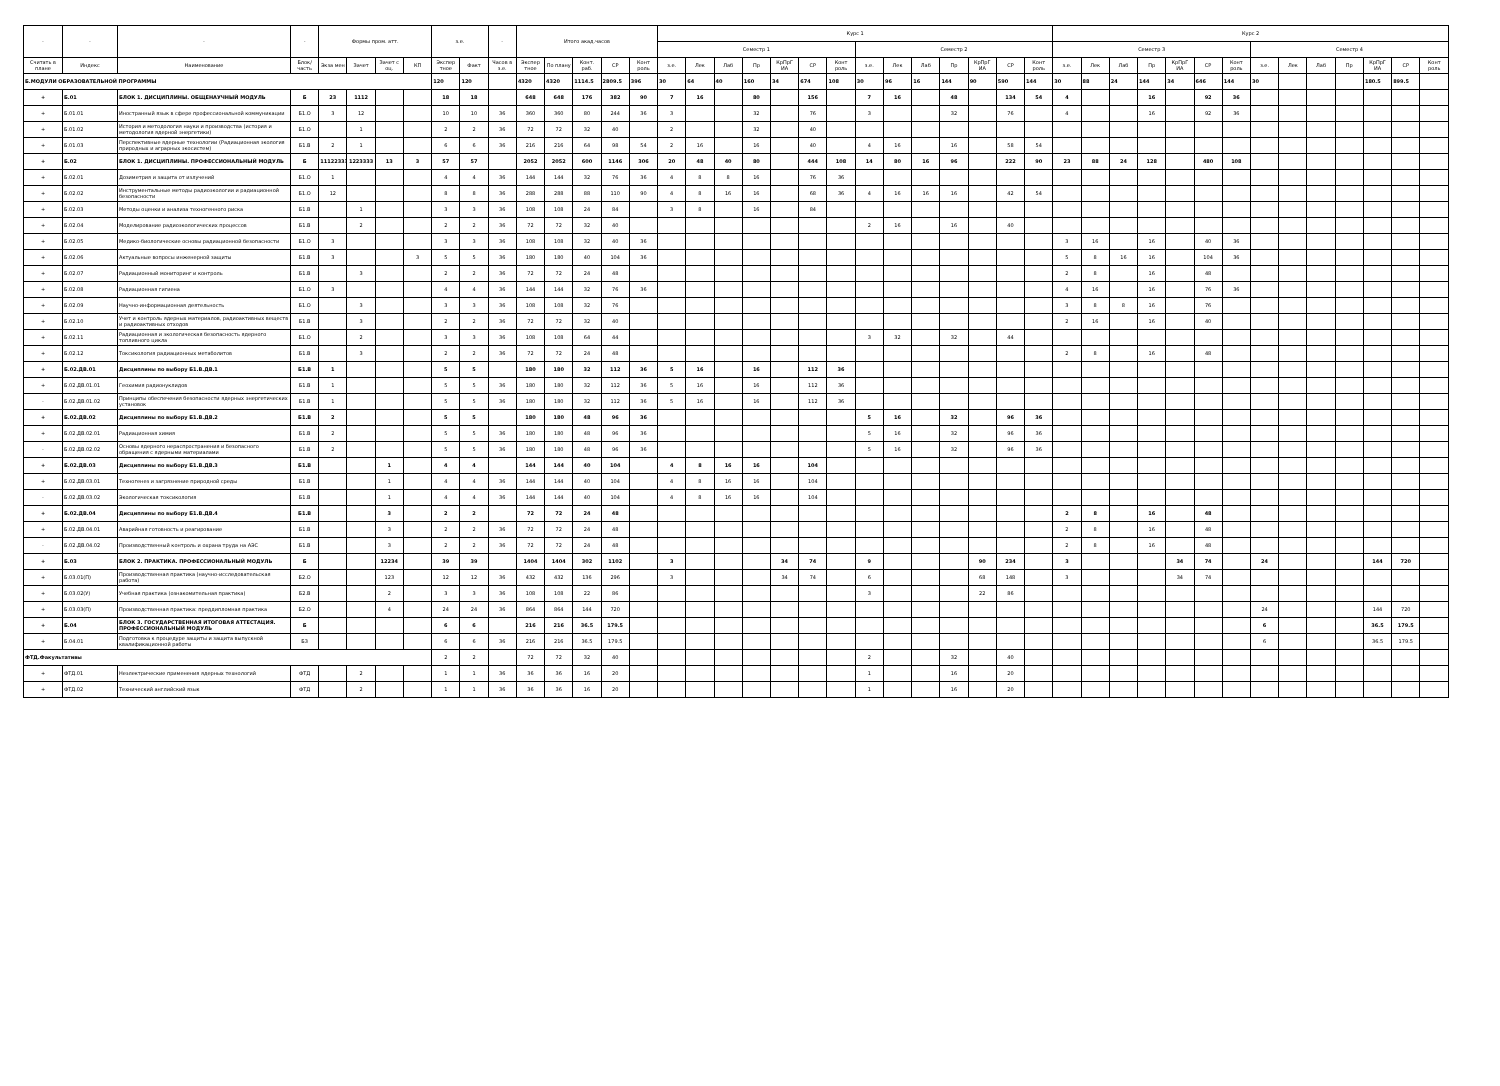| - | - | - | - | Формы пром. атт. | | | | з.е. | | - | Итого акад.часов | | | | | Курс 1 | | | | | | | | | | | | | | Курс 2 | | | | | | | | | | | | | |
| --- | --- | --- | --- | --- | --- | --- | --- | --- | --- | --- | --- | --- | --- | --- | --- | --- | --- | --- | --- | --- | --- | --- | --- | --- | --- | --- | --- | --- | --- | --- | --- | --- | --- | --- | --- | --- | --- | --- | --- | --- | --- | --- | --- |
| | | | | | | | | | | | | | | | | Семестр 1 | | | | | | | Семестр 2 | | | | | | | Семестр 3 | | | | | | | Семестр 4 | | | | | | |
| Считать в плане | Индекс | Наименование | Блок/ часть | Экза мен | Зачет | Зачет с оц. | КП | Экспер тное | Факт | Часов в з.е. | Экспер тное | По плану | Конт. раб. | СР | Конт роль | з.е. | Лек | Лаб | Пр | КрПрГ ИА | СР | Конт роль | з.е. | Лек | Лаб | Пр | КрПрГ ИА | СР | Конт роль | з.е. | Лек | Лаб | Пр | КрПрГ ИА | СР | Конт роль | з.е. | Лек | Лаб | Пр | КрПрГ ИА | СР | Конт роль |
| Б.МОДУЛИ ОБРАЗОВАТЕЛЬНОЙ ПРОГРАММЫ | | | | | | | | 120 | 120 | | 4320 | 4320 | 1114.5 | 2809.5 | 396 | 30 | 64 | 40 | 160 | 34 | 674 | 108 | 30 | 96 | 16 | 144 | 90 | 590 | 144 | 30 | 88 | 24 | 144 | 34 | 646 | 144 | 30 | | | | 180.5 | 899.5 | |
| + | Б.01 | БЛОК 1. ДИСЦИПЛИНЫ. ОБЩЕНАУЧНЫЙ МОДУЛЬ | Б | 23 | 1112 | | | 18 | 18 | | 648 | 648 | 176 | 382 | 90 | 7 | 16 | | 80 | | 156 | | 7 | 16 | | 48 | | 134 | 54 | 4 | | | 16 | | 92 | 36 | | | | | | | |
| + | Б.01.01 | Иностранный язык в сфере профессиональной коммуникации | Б1.О | 3 | 12 | | | 10 | 10 | 36 | 360 | 360 | 80 | 244 | 36 | 3 | | | 32 | | 76 | | 3 | | | 32 | | 76 | | 4 | | | 16 | | 92 | 36 | | | | | | | |
| + | Б.01.02 | История и методология науки и производства (история и методология ядерной энергетики) | Б1.О | | 1 | | | 2 | 2 | 36 | 72 | 72 | 32 | 40 | | 2 | | | 32 | | 40 | | | | | | | | | | | | | | | | | | | | | | |
| + | Б.01.03 | Перспективные ядерные технологии (Радиационная экология природных и аграрных экосистем) | Б1.В | 2 | 1 | | | 6 | 6 | 36 | 216 | 216 | 64 | 98 | 54 | 2 | 16 | | 16 | | 40 | | 4 | 16 | | 16 | | 58 | 54 | | | | | | | | | | | | | | |
| + | Б.02 | БЛОК 1. ДИСЦИПЛИНЫ. ПРОФЕССИОНАЛЬНЫЙ МОДУЛЬ | Б | 11122333 | 1223333 | 13 | 3 | 57 | 57 | | 2052 | 2052 | 600 | 1146 | 306 | 20 | 48 | 40 | 80 | | 444 | 108 | 14 | 80 | 16 | 96 | | 222 | 90 | 23 | 88 | 24 | 128 | | 480 | 108 | | | | | | | |
| + | Б.02.01 | Дозиметрия и защита от излучений | Б1.О | 1 | | | | 4 | 4 | 36 | 144 | 144 | 32 | 76 | 36 | 4 | 8 | 8 | 16 | | 76 | 36 | | | | | | | | | | | | | | | | | | | | | |
| + | Б.02.02 | Инструментальные методы радиоэкологии и радиационной безопасности | Б1.О | 12 | | | | 8 | 8 | 36 | 288 | 288 | 88 | 110 | 90 | 4 | 8 | 16 | 16 | | 68 | 36 | 4 | 16 | 16 | 16 | | 42 | 54 | | | | | | | | | | | | | | |
| + | Б.02.03 | Методы оценки и анализа техногенного риска | Б1.В | | 1 | | | 3 | 3 | 36 | 108 | 108 | 24 | 84 | | 3 | 8 | | 16 | | 84 | | | | | | | | | | | | | | | | | | | | | | |
| + | Б.02.04 | Моделирование радиоэкологических процессов | Б1.В | | 2 | | | 2 | 2 | 36 | 72 | 72 | 32 | 40 | | | | | | | | | 2 | 16 | | 16 | | 40 | | | | | | | | | | | | | | | |
| + | Б.02.05 | Медико-биологические основы радиационной безопасности | Б1.О | 3 | | | | 3 | 3 | 36 | 108 | 108 | 32 | 40 | 36 | | | | | | | | | | | | | | | 3 | 16 | | 16 | | 40 | 36 | | | | | | | |
| + | Б.02.06 | Актуальные вопросы инженерной защиты | Б1.В | 3 | | | 3 | 5 | 5 | 36 | 180 | 180 | 40 | 104 | 36 | | | | | | | | | | | | | | | 5 | 8 | 16 | 16 | | 104 | 36 | | | | | | | |
| + | Б.02.07 | Радиационный мониторинг и контроль | Б1.В | | 3 | | | 2 | 2 | 36 | 72 | 72 | 24 | 48 | | | | | | | | | | | | | | | | 2 | 8 | | 16 | | 48 | | | | | | | | |
| + | Б.02.08 | Радиационная гигиена | Б1.О | 3 | | | | 4 | 4 | 36 | 144 | 144 | 32 | 76 | 36 | | | | | | | | | | | | | | | 4 | 16 | | 16 | | 76 | 36 | | | | | | | |
| + | Б.02.09 | Научно-информационная деятельность | Б1.О | | 3 | | | 3 | 3 | 36 | 108 | 108 | 32 | 76 | | | | | | | | | | | | | | | | 3 | 8 | 8 | 16 | | 76 | | | | | | | | |
| + | Б.02.10 | Учет и контроль ядерных материалов, радиоактивных веществ и радиоактивных отходов | Б1.В | | 3 | | | 2 | 2 | 36 | 72 | 72 | 32 | 40 | | | | | | | | | | | | | | | | 2 | 16 | | 16 | | 40 | | | | | | | | |
| + | Б.02.11 | Радиационная и экологическая безопасность ядерного топливного цикла | Б1.О | | 2 | | | 3 | 3 | 36 | 108 | 108 | 64 | 44 | | | | | | | | | 3 | 32 | | 32 | | 44 | | | | | | | | | | | | | | | |
| + | Б.02.12 | Токсикология радиационных метаболитов | Б1.В | | 3 | | | 2 | 2 | 36 | 72 | 72 | 24 | 48 | | | | | | | | | | | | | | | | 2 | 8 | | 16 | | 48 | | | | | | | | |
| + | Б.02.ДВ.01 | Дисциплины по выбору Б1.В.ДВ.1 | Б1.В | 1 | | | | 5 | 5 | | 180 | 180 | 32 | 112 | 36 | 5 | 16 | | 16 | | 112 | 36 | | | | | | | | | | | | | | | | | | | | | |
| + | Б.02.ДВ.01.01 | Геохимия радионуклидов | Б1.В | 1 | | | | 5 | 5 | 36 | 180 | 180 | 32 | 112 | 36 | 5 | 16 | | 16 | | 112 | 36 | | | | | | | | | | | | | | | | | | | | | |
| - | Б.02.ДВ.01.02 | Принципы обеспечения безопасности ядерных энергетических установок | Б1.В | 1 | | | | 5 | 5 | 36 | 180 | 180 | 32 | 112 | 36 | 5 | 16 | | 16 | | 112 | 36 | | | | | | | | | | | | | | | | | | | | | |
| + | Б.02.ДВ.02 | Дисциплины по выбору Б1.В.ДВ.2 | Б1.В | 2 | | | | 5 | 5 | | 180 | 180 | 48 | 96 | 36 | | | | | | | | 5 | 16 | | 32 | | 96 | 36 | | | | | | | | | | | | | | |
| + | Б.02.ДВ.02.01 | Радиационная химия | Б1.В | 2 | | | | 5 | 5 | 36 | 180 | 180 | 48 | 96 | 36 | | | | | | | | 5 | 16 | | 32 | | 96 | 36 | | | | | | | | | | | | | | |
| - | Б.02.ДВ.02.02 | Основы ядерного нераспространения и безопасного обращения с ядерными материалами | Б1.В | 2 | | | | 5 | 5 | 36 | 180 | 180 | 48 | 96 | 36 | | | | | | | | 5 | 16 | | 32 | | 96 | 36 | | | | | | | | | | | | | | |
| + | Б.02.ДВ.03 | Дисциплины по выбору Б1.В.ДВ.3 | Б1.В | | | 1 | | 4 | 4 | | 144 | 144 | 40 | 104 | | 4 | 8 | 16 | 16 | | 104 | | | | | | | | | | | | | | | | | | | | | | |
| + | Б.02.ДВ.03.01 | Техногенез и загрязнение природной среды | Б1.В | | | 1 | | 4 | 4 | 36 | 144 | 144 | 40 | 104 | | 4 | 8 | 16 | 16 | | 104 | | | | | | | | | | | | | | | | | | | | | | |
| - | Б.02.ДВ.03.02 | Экологическая токсикология | Б1.В | | | 1 | | 4 | 4 | 36 | 144 | 144 | 40 | 104 | | 4 | 8 | 16 | 16 | | 104 | | | | | | | | | | | | | | | | | | | | | | |
| + | Б.02.ДВ.04 | Дисциплины по выбору Б1.В.ДВ.4 | Б1.В | | | 3 | | 2 | 2 | | 72 | 72 | 24 | 48 | | | | | | | | | | | | | | | | 2 | 8 | | 16 | | 48 | | | | | | | | |
| + | Б.02.ДВ.04.01 | Аварийная готовность и реагирование | Б1.В | | | 3 | | 2 | 2 | 36 | 72 | 72 | 24 | 48 | | | | | | | | | | | | | | | | 2 | 8 | | 16 | | 48 | | | | | | | | |
| - | Б.02.ДВ.04.02 | Производственный контроль и охрана труда на АЭС | Б1.В | | | 3 | | 2 | 2 | 36 | 72 | 72 | 24 | 48 | | | | | | | | | | | | | | | | 2 | 8 | | 16 | | 48 | | | | | | | | |
| + | Б.03 | БЛОК 2. ПРАКТИКА. ПРОФЕССИОНАЛЬНЫЙ МОДУЛЬ | Б | | | 12234 | | 39 | 39 | | 1404 | 1404 | 302 | 1102 | | 3 | | | | 34 | 74 | | 9 | | | | 90 | 234 | | 3 | | | | 34 | 74 | | 24 | | | | 144 | 720 | |
| + | Б.03.01(П) | Производственная практика (научно-исследовательская работа) | Б2.О | | | 123 | | 12 | 12 | 36 | 432 | 432 | 136 | 296 | | 3 | | | | 34 | 74 | | 6 | | | | 68 | 148 | | 3 | | | | 34 | 74 | | | | | | | | |
| + | Б.03.02(У) | Учебная практика (ознакомительная практика) | Б2.В | | | 2 | | 3 | 3 | 36 | 108 | 108 | 22 | 86 | | | | | | | | | 3 | | | | 22 | 86 | | | | | | | | | | | | | | | |
| + | Б.03.03(П) | Производственная практика: преддипломная практика | Б2.О | | | 4 | | 24 | 24 | 36 | 864 | 864 | 144 | 720 | | | | | | | | | | | | | | | | | | | | | | | 24 | | | | 144 | 720 | |
| + | Б.04 | БЛОК 3. ГОСУДАРСТВЕННАЯ ИТОГОВАЯ АТТЕСТАЦИЯ. ПРОФЕССИОНАЛЬНЫЙ МОДУЛЬ | Б | | | | | 6 | 6 | | 216 | 216 | 36.5 | 179.5 | | | | | | | | | | | | | | | | | | | | | | | 6 | | | | 36.5 | 179.5 | |
| + | Б.04.01 | Подготовка к процедуре защиты и защита выпускной квалификационной работы | Б3 | | | | | 6 | 6 | 36 | 216 | 216 | 36.5 | 179.5 | | | | | | | | | | | | | | | | | | | | | | | 6 | | | | 36.5 | 179.5 | |
| ФТД.Факультативы | | | | | | | | 2 | 2 | | 72 | 72 | 32 | 40 | | | | | | | | | 2 | | | 32 | | 40 | | | | | | | | | | | | | | | |
| + | ФТД.01 | Неэлектрические применения ядерных технологий | ФТД | | 2 | | | 1 | 1 | 36 | 36 | 36 | 16 | 20 | | | | | | | | | 1 | | | 16 | | 20 | | | | | | | | | | | | | | | |
| + | ФТД.02 | Технический английский язык | ФТД | | 2 | | | 1 | 1 | 36 | 36 | 36 | 16 | 20 | | | | | | | | | 1 | | | 16 | | 20 | | | | | | | | | | | | | | | |